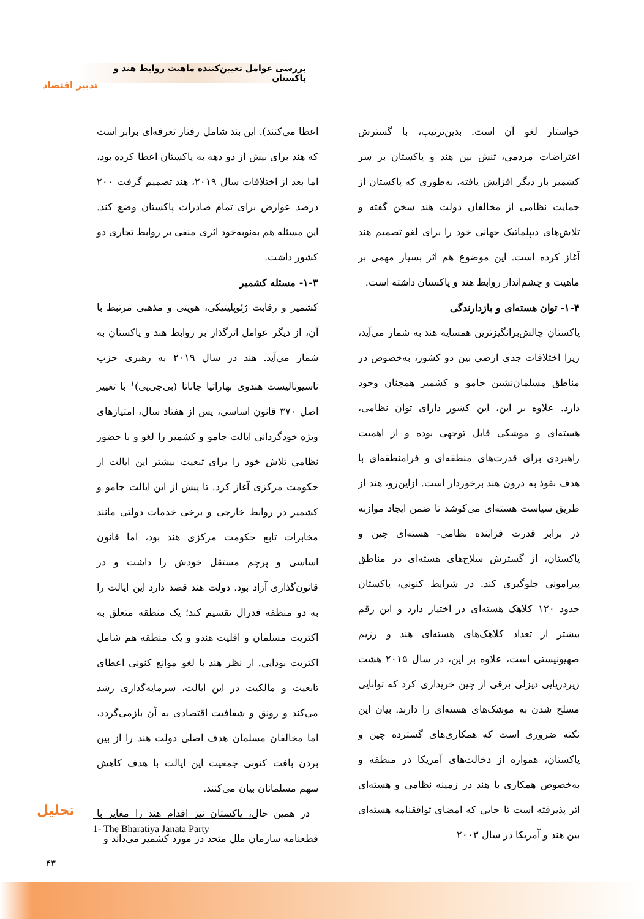بررسی عوامل تعیین‌کننده ماهیت روابط هند و پاکستان
تدبیر اقتصاد
اعطا می‌کنند). این بند شامل رفتار تعرفه‌ای برابر است که هند برای بیش از دو دهه به پاکستان اعطا کرده بود، اما بعد از اختلافات سال ۲۰۱۹، هند تصمیم گرفت ۲۰۰ درصد عوارض برای تمام صادرات پاکستان وضع کند. این مسئله هم به‌نوبه‌خود اثری منفی بر روابط تجاری دو کشور داشت.
۱-۳- مسئله کشمیر
کشمیر و رقابت ژئوپلیتیکی، هویتی و مذهبی مرتبط با آن، از دیگر عوامل اثرگذار بر روابط هند و پاکستان به شمار می‌آید. هند در سال ۲۰۱۹ به رهبری حزب ناسیونالیست هندوی بهاراتیا جاناتا (بی‌جی‌پی)<sup>۱</sup> با تغییر اصل ۳۷۰ قانون اساسی، پس از هفتاد سال، امتیازهای ویژه خودگردانی ایالت جامو و کشمیر را لغو و با حضور نظامی تلاش خود را برای تبعیت بیشتر این ایالت از حکومت مرکزی آغاز کرد. تا پیش از این ایالت جامو و کشمیر در روابط خارجی و برخی خدمات دولتی مانند مخابرات تابع حکومت مرکزی هند بود، اما قانون اساسی و پرچم مستقل خودش را داشت و در قانون‌گذاری آزاد بود. دولت هند قصد دارد این ایالت را به دو منطقه فدرال تقسیم کند؛ یک منطقه متعلق به اکثریت مسلمان و اقلیت هندو و یک منطقه هم شامل اکثریت بودایی. از نظر هند با لغو موانع کنونی اعطای تابعیت و مالکیت در این ایالت، سرمایه‌گذاری رشد می‌کند و رونق و شفافیت اقتصادی به آن بازمی‌گردد، اما مخالفان مسلمان هدف اصلی دولت هند را از بین بردن بافت کنونی جمعیت این ایالت با هدف کاهش سهم مسلمانان بیان می‌کنند.
در همین حال، پاکستان نیز اقدام هند را مغایر با قطعنامه سازمان ملل متحد در مورد کشمیر می‌داند و
خواستار لغو آن است. بدین‌ترتیب، با گسترش اعتراضات مردمی، تنش بین هند و پاکستان بر سر کشمیر بار دیگر افزایش یافته، به‌طوری که پاکستان از حمایت نظامی از مخالفان دولت هند سخن گفته و تلاش‌های دیپلماتیک جهانی خود را برای لغو تصمیم هند آغاز کرده است. این موضوع هم اثر بسیار مهمی بر ماهیت و چشم‌انداز روابط هند و پاکستان داشته است.
۱-۴- توان هسته‌ای و بازدارندگی
پاکستان چالش‌برانگیزترین همسایه هند به شمار می‌آید، زیرا اختلافات جدی ارضی بین دو کشور، به‌خصوص در مناطق مسلمان‌نشین جامو و کشمیر همچنان وجود دارد. علاوه بر این، این کشور دارای توان نظامی، هسته‌ای و موشکی قابل توجهی بوده و از اهمیت راهبردی برای قدرت‌های منطقه‌ای و فرامنطقه‌ای با هدف نفوذ به درون هند برخوردار است. ازاین‌رو، هند از طریق سیاست هسته‌ای می‌کوشد تا ضمن ایجاد موازنه در برابر قدرت فزاینده نظامی- هسته‌ای چین و پاکستان، از گسترش سلاح‌های هسته‌ای در مناطق پیرامونی جلوگیری کند. در شرایط کنونی، پاکستان حدود ۱۲۰ کلاهک هسته‌ای در اختیار دارد و این رقم بیشتر از تعداد کلاهک‌های هسته‌ای هند و رژیم صهیونیستی است، علاوه بر این، در سال ۲۰۱۵ هشت زیردریایی دیزلی برقی از چین خریداری کرد که توانایی مسلح شدن به موشک‌های هسته‌ای را دارند. بیان این نکته ضروری است که همکاری‌های گسترده چین و پاکستان، همواره از دخالت‌های آمریکا در منطقه و به‌خصوص همکاری با هند در زمینه نظامی و هسته‌ای اثر پذیرفته است تا جایی که امضای توافقنامه هسته‌ای بین هند و آمریکا در سال ۲۰۰۳
تحلیل
1- The Bharatiya Janata Party
۴۳